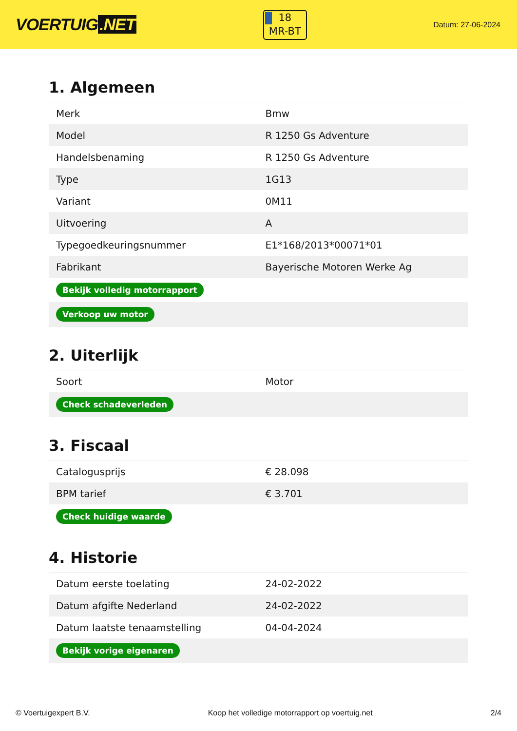VOERTUIG.NET
18
MR-BT
Datum: 27-06-2024
1. Algemeen
| Merk | Bmw |
| Model | R 1250 Gs Adventure |
| Handelsbenaming | R 1250 Gs Adventure |
| Type | 1G13 |
| Variant | 0M11 |
| Uitvoering | A |
| Typegoedkeuringsnummer | E1*168/2013*00071*01 |
| Fabrikant | Bayerische Motoren Werke Ag |
| Bekijk volledig motorrapport | |
| Verkoop uw motor | |
2. Uiterlijk
| Soort | Motor |
| Check schadeverleden | |
3. Fiscaal
| Catalogusprijs | € 28.098 |
| BPM tarief | € 3.701 |
| Check huidige waarde | |
4. Historie
| Datum eerste toelating | 24-02-2022 |
| Datum afgifte Nederland | 24-02-2022 |
| Datum laatste tenaamstelling | 04-04-2024 |
| Bekijk vorige eigenaren | |
© Voertuigexpert B.V. Koop het volledige motorrapport op voertuig.net 2/4